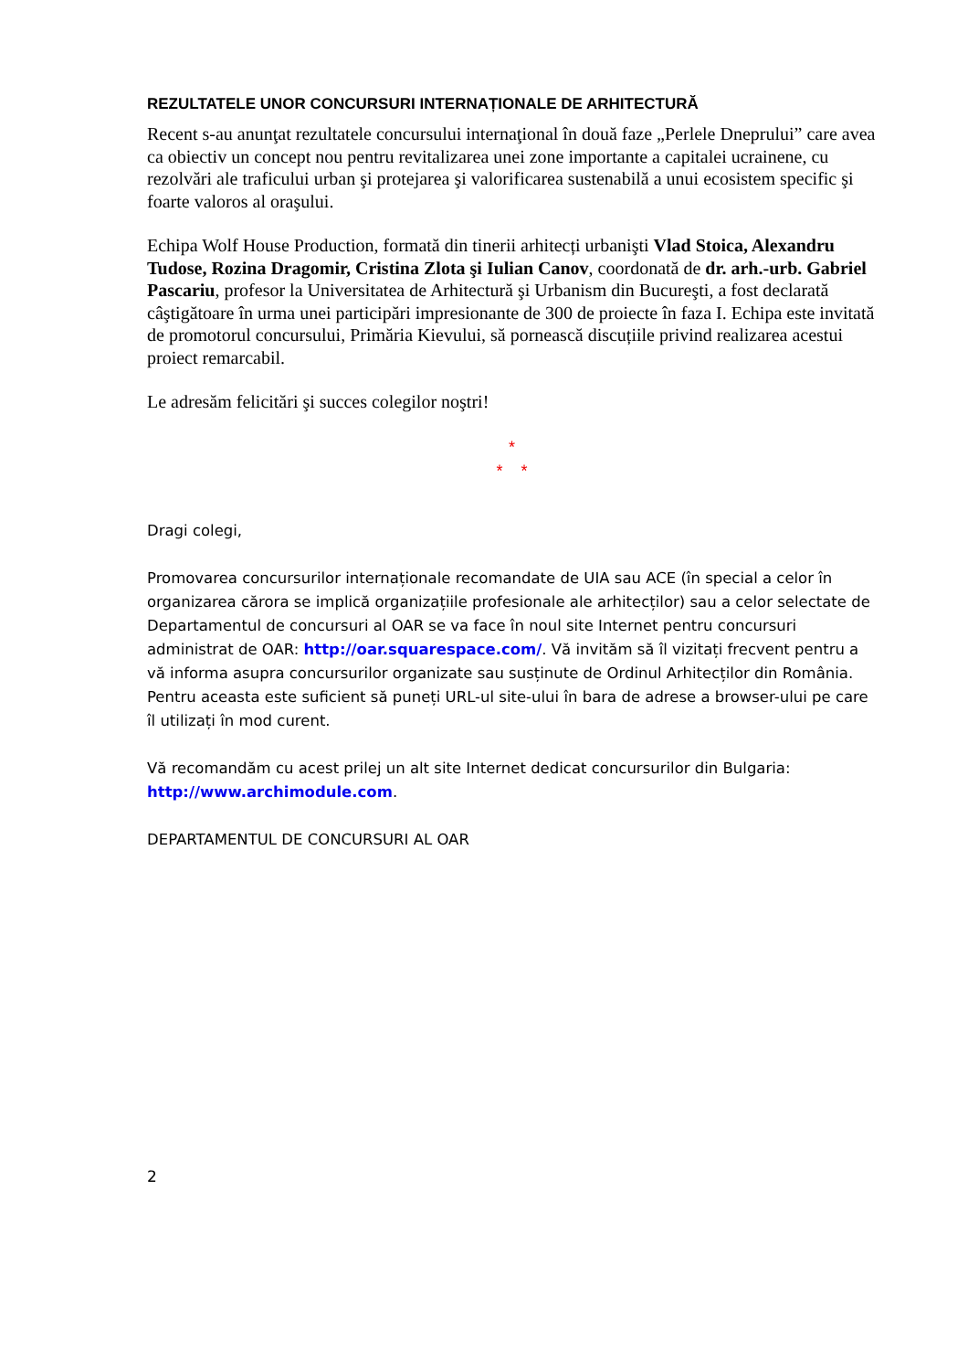REZULTATELE UNOR CONCURSURI INTERNAȚIONALE DE ARHITECTURĂ
Recent s-au anunţat rezultatele concursului internaţional în două faze „Perlele Dneprului” care avea ca obiectiv un concept nou pentru revitalizarea unei zone importante a capitalei ucrainene, cu rezolvări ale traficului urban şi protejarea şi valorificarea sustenabilă a unui ecosistem specific şi foarte valoros al oraşului.
Echipa Wolf House Production, formată din tinerii arhitecți urbanişti Vlad Stoica, Alexandru Tudose, Rozina Dragomir, Cristina Zlota şi Iulian Canov, coordonată de dr. arh.-urb. Gabriel Pascariu, profesor la Universitatea de Arhitectură şi Urbanism din Bucureşti, a fost declarată câştigătoare în urma unei participări impresionante de 300 de proiecte în faza I. Echipa este invitată de promotorul concursului, Primăria Kievului, să pornească discuțiile privind realizarea acestui proiect remarcabil.
Le adresăm felicitări şi succes colegilor noştri!
*
* *
Dragi colegi,
Promovarea concursurilor internaționale recomandate de UIA sau ACE (în special a celor în organizarea cărora se implică organizațiile profesionale ale arhitecților) sau a celor selectate de Departamentul de concursuri al OAR se va face în noul site Internet pentru concursuri administrat de OAR: http://oar.squarespace.com/. Vă invităm să îl vizitați frecvent pentru a vă informa asupra concursurilor organizate sau susținute de Ordinul Arhitecților din România. Pentru aceasta este suficient să puneți URL-ul site-ului în bara de adrese a browser-ului pe care îl utilizați în mod curent.
Vă recomandăm cu acest prilej un alt site Internet dedicat concursurilor din Bulgaria: http://www.archimodule.com.
DEPARTAMENTUL DE CONCURSURI AL OAR
2